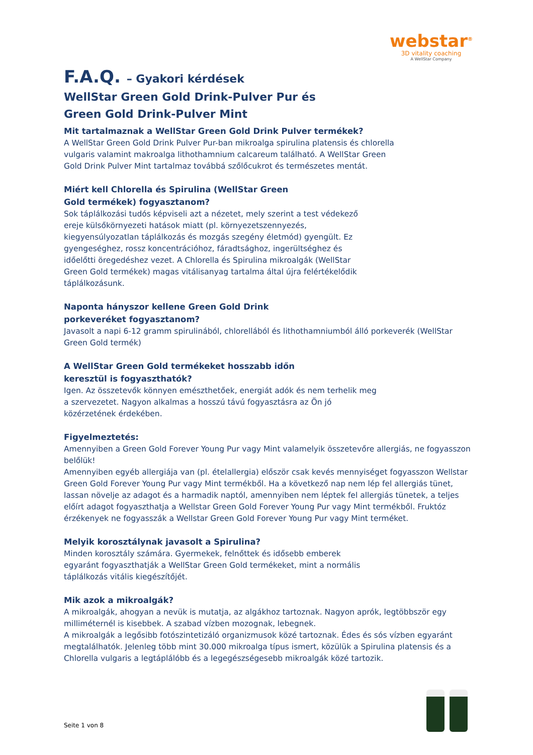webstar<sup>®</sup>
3D vitality coaching
A WellStar Company
F.A.Q. – Gyakori kérdések
WellStar Green Gold Drink-Pulver Pur és Green Gold Drink-Pulver Mint
Mit tartalmaznak a WellStar Green Gold Drink Pulver termékek?
A WellStar Green Gold Drink Pulver Pur-ban mikroalga spirulina platensis és chlorella vulgaris valamint makroalga lithothamnium calcareum található. A WellStar Green Gold Drink Pulver Mint tartalmaz továbbá szőlőcukrot és természetes mentát.
Miért kell Chlorella és Spirulina (WellStar Green Gold termékek) fogyasztanom?
Sok táplálkozási tudós képviseli azt a nézetet, mely szerint a test védekező ereje külsőkörnyezeti hatások miatt (pl. környezetszennyezés, kiegyensúlyozatlan táplálkozás és mozgás szegény életmód) gyengült. Ez gyengeséghez, rossz koncentrációhoz, fáradtsághoz, ingerültséghez és időelőtti öregedéshez vezet. A Chlorella és Spirulina mikroalgák (WellStar Green Gold termékek) magas vitálisanyag tartalma által újra felértékelődik táplálkozásunk.
Naponta hányszor kellene Green Gold Drink porkeveréket fogyasztanom?
Javasolt a napi 6-12 gramm spirulinából, chlorellából és lithothamniumból álló porkeverék (WellStar Green Gold termék)
A WellStar Green Gold termékeket hosszabb időn keresztül is fogyaszthatók?
Igen. Az összetevők könnyen emészthetőek, energiát adók és nem terhelik meg a szervezetet. Nagyon alkalmas a hosszú távú fogyasztásra az Ön jó közérzetének érdekében.
Figyelmeztetés:
Amennyiben a Green Gold Forever Young Pur vagy Mint valamelyik összetevőre allergiás, ne fogyasszon belőlük!
Amennyiben egyéb allergiája van (pl. ételallergia) először csak kevés mennyiséget fogyasszon Wellstar Green Gold Forever Young Pur vagy Mint termékből. Ha a következő nap nem lép fel allergiás tünet, lassan növelje az adagot és a harmadik naptól, amennyiben nem léptek fel allergiás tünetek, a teljes előírt adagot fogyaszthatja a Wellstar Green Gold Forever Young Pur vagy Mint termékből. Fruktóz érzékenyek ne fogyasszák a Wellstar Green Gold Forever Young Pur vagy Mint terméket.
Melyik korosztálynak javasolt a Spirulina?
Minden korosztály számára. Gyermekek, felnőttek és idősebb emberek egyaránt fogyaszthatják a WellStar Green Gold termékeket, mint a normális táplálkozás vitális kiegészítőjét.
Mik azok a mikroalgák?
A mikroalgák, ahogyan a nevük is mutatja, az algákhoz tartoznak. Nagyon aprók, legtöbbször egy milliméternél is kisebbek. A szabad vízben mozognak, lebegnek.
A mikroalgák a legősibb fotószintetizáló organizmusok közé tartoznak. Édes és sós vízben egyaránt megtalálhatók. Jelenleg több mint 30.000 mikroalga típus ismert, közülük a Spirulina platensis és a Chlorella vulgaris a legtáplálóbb és a legegészségesebb mikroalgák közé tartozik.
Seite 1 von 8